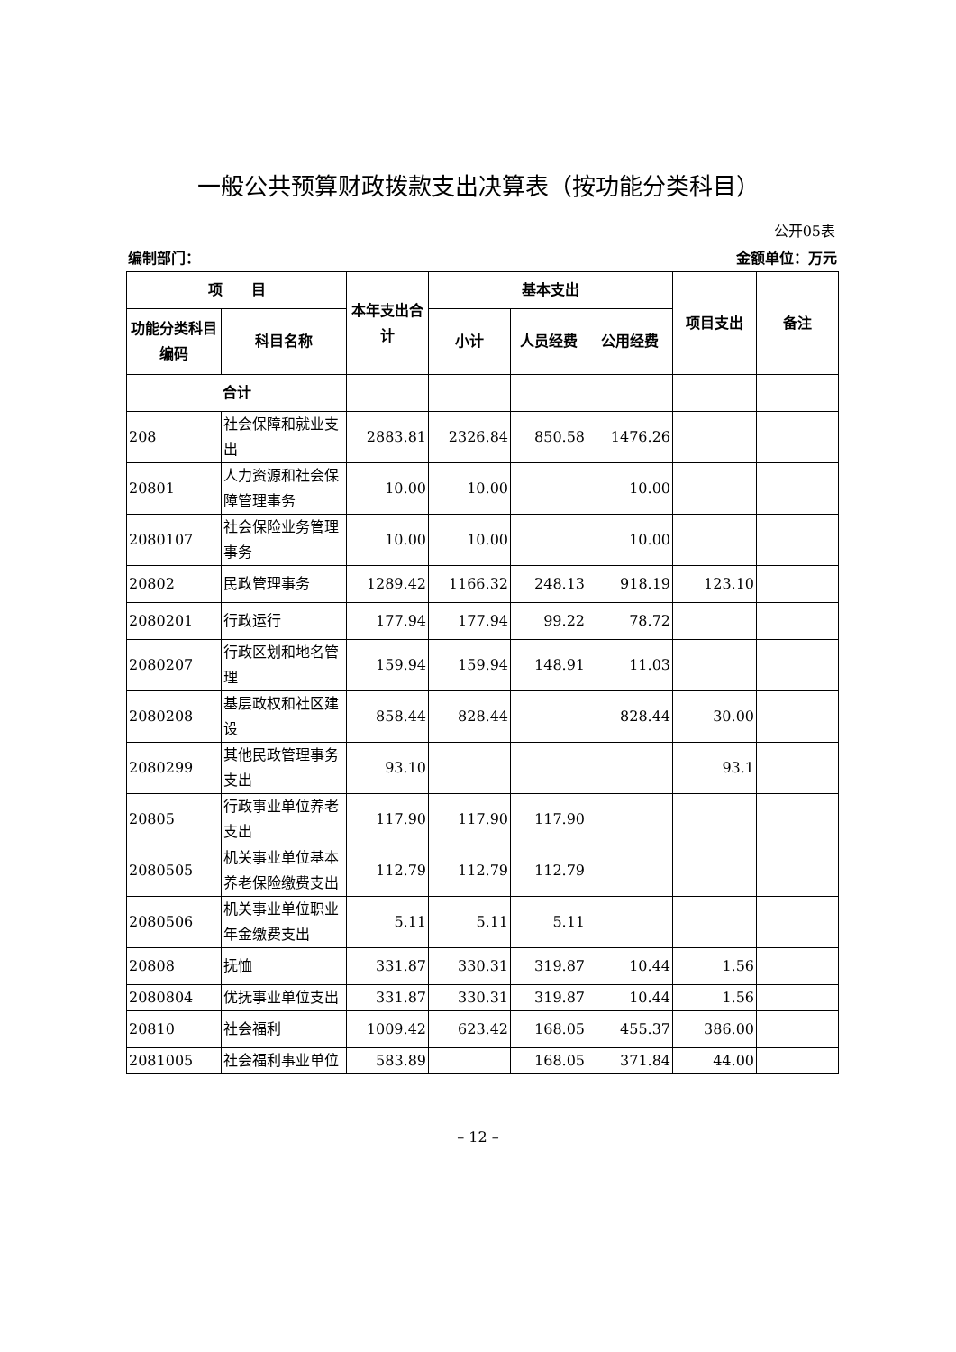一般公共预算财政拨款支出决算表（按功能分类科目）
公开05表
编制部门： 金额单位：万元
| 项 目 | | 本年支出合计 | 基本支出 | | | 项目支出 | 备注 |
| --- | --- | --- | --- | --- | --- | --- | --- |
| 功能分类科目编码 | 科目名称 | | 小计 | 人员经费 | 公用经费 | | |
| 合计 | | | | | | | |
| 208 | 社会保障和就业支出 | 2883.81 | 2326.84 | 850.58 | 1476.26 | | |
| 20801 | 人力资源和社会保障管理事务 | 10.00 | 10.00 | | 10.00 | | |
| 2080107 | 社会保险业务管理事务 | 10.00 | 10.00 | | 10.00 | | |
| 20802 | 民政管理事务 | 1289.42 | 1166.32 | 248.13 | 918.19 | 123.10 | |
| 2080201 | 行政运行 | 177.94 | 177.94 | 99.22 | 78.72 | | |
| 2080207 | 行政区划和地名管理 | 159.94 | 159.94 | 148.91 | 11.03 | | |
| 2080208 | 基层政权和社区建设 | 858.44 | 828.44 | | 828.44 | 30.00 | |
| 2080299 | 其他民政管理事务支出 | 93.10 | | | | 93.1 | |
| 20805 | 行政事业单位养老支出 | 117.90 | 117.90 | 117.90 | | | |
| 2080505 | 机关事业单位基本养老保险缴费支出 | 112.79 | 112.79 | 112.79 | | | |
| 2080506 | 机关事业单位职业年金缴费支出 | 5.11 | 5.11 | 5.11 | | | |
| 20808 | 抚恤 | 331.87 | 330.31 | 319.87 | 10.44 | 1.56 | |
| 2080804 | 优抚事业单位支出 | 331.87 | 330.31 | 319.87 | 10.44 | 1.56 | |
| 20810 | 社会福利 | 1009.42 | 623.42 | 168.05 | 455.37 | 386.00 | |
| 2081005 | 社会福利事业单位 | 583.89 | | 168.05 | 371.84 | 44.00 | |
– 12 –